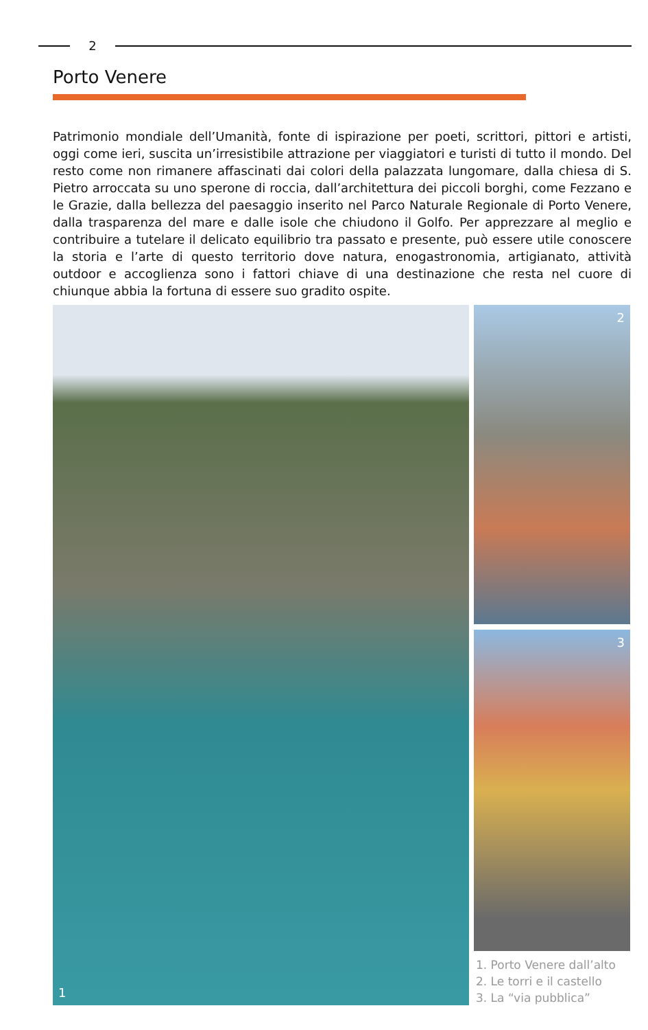2
Porto Venere
Patrimonio mondiale dell’Umanità, fonte di ispirazione per poeti, scrittori, pittori e artisti, oggi come ieri, suscita un’irresistibile attrazione per viaggiatori e turisti di tutto il mondo. Del resto come non rimanere affascinati dai colori della palazzata lungomare, dalla chiesa di S. Pietro arroccata su uno sperone di roccia, dall’architettura dei piccoli borghi, come Fezzano e le Grazie, dalla bellezza del paesaggio inserito nel Parco Naturale Regionale di Porto Venere, dalla trasparenza del mare e dalle isole che chiudono il Golfo. Per apprezzare al meglio e contribuire a tutelare il delicato equilibrio tra passato e presente, può essere utile conoscere la storia e l’arte di questo territorio dove natura, enogastronomia, artigianato, attività outdoor e accoglienza sono i fattori chiave di una destinazione che resta nel cuore di chiunque abbia la fortuna di essere suo gradito ospite.
1
2
3
1. Porto Venere dall’alto
2. Le torri e il castello
3. La “via pubblica”